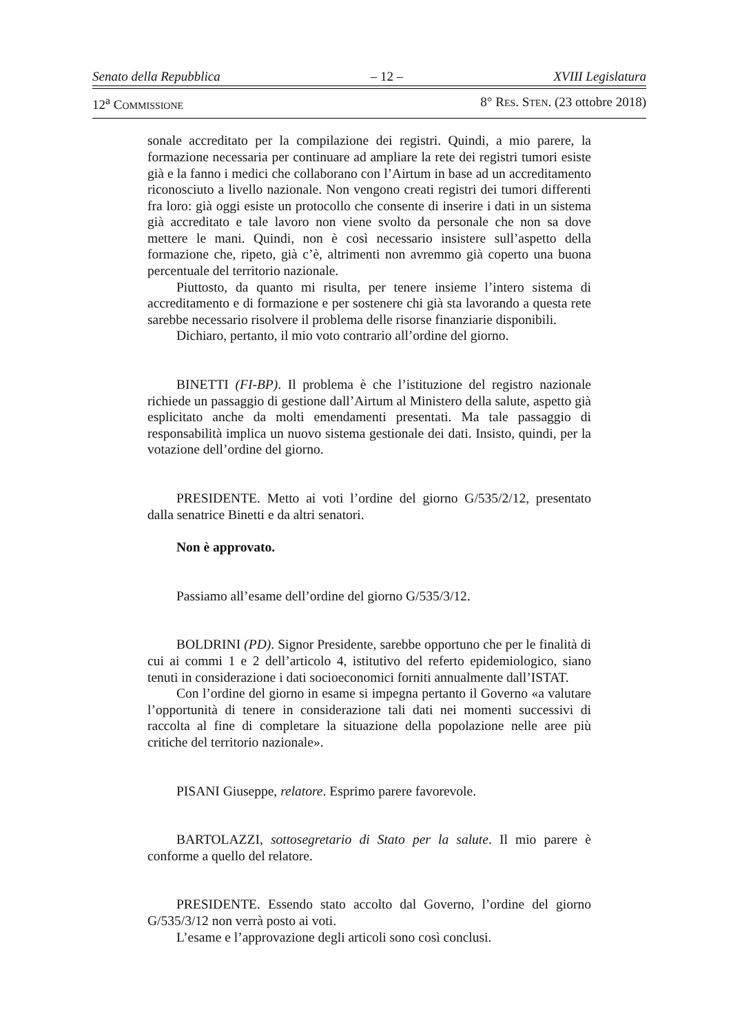Senato della Repubblica – 12 – XVIII Legislatura
12<sup>a</sup> COMMISSIONE 8° RES. STEN. (23 ottobre 2018)
sonale accreditato per la compilazione dei registri. Quindi, a mio parere, la formazione necessaria per continuare ad ampliare la rete dei registri tumori esiste già e la fanno i medici che collaborano con l’Airtum in base ad un accreditamento riconosciuto a livello nazionale. Non vengono creati registri dei tumori differenti fra loro: già oggi esiste un protocollo che consente di inserire i dati in un sistema già accreditato e tale lavoro non viene svolto da personale che non sa dove mettere le mani. Quindi, non è così necessario insistere sull’aspetto della formazione che, ripeto, già c’è, altrimenti non avremmo già coperto una buona percentuale del territorio nazionale.
Piuttosto, da quanto mi risulta, per tenere insieme l’intero sistema di accreditamento e di formazione e per sostenere chi già sta lavorando a questa rete sarebbe necessario risolvere il problema delle risorse finanziarie disponibili.
Dichiaro, pertanto, il mio voto contrario all’ordine del giorno.
BINETTI (FI-BP). Il problema è che l’istituzione del registro nazionale richiede un passaggio di gestione dall’Airtum al Ministero della salute, aspetto già esplicitato anche da molti emendamenti presentati. Ma tale passaggio di responsabilità implica un nuovo sistema gestionale dei dati. Insisto, quindi, per la votazione dell’ordine del giorno.
PRESIDENTE. Metto ai voti l’ordine del giorno G/535/2/12, presentato dalla senatrice Binetti e da altri senatori.
Non è approvato.
Passiamo all’esame dell’ordine del giorno G/535/3/12.
BOLDRINI (PD). Signor Presidente, sarebbe opportuno che per le finalità di cui ai commi 1 e 2 dell’articolo 4, istitutivo del referto epidemiologico, siano tenuti in considerazione i dati socioeconomici forniti annualmente dall’ISTAT.
Con l’ordine del giorno in esame si impegna pertanto il Governo «a valutare l’opportunità di tenere in considerazione tali dati nei momenti successivi di raccolta al fine di completare la situazione della popolazione nelle aree più critiche del territorio nazionale».
PISANI Giuseppe, relatore. Esprimo parere favorevole.
BARTOLAZZI, sottosegretario di Stato per la salute. Il mio parere è conforme a quello del relatore.
PRESIDENTE. Essendo stato accolto dal Governo, l’ordine del giorno G/535/3/12 non verrà posto ai voti.
L’esame e l’approvazione degli articoli sono così conclusi.